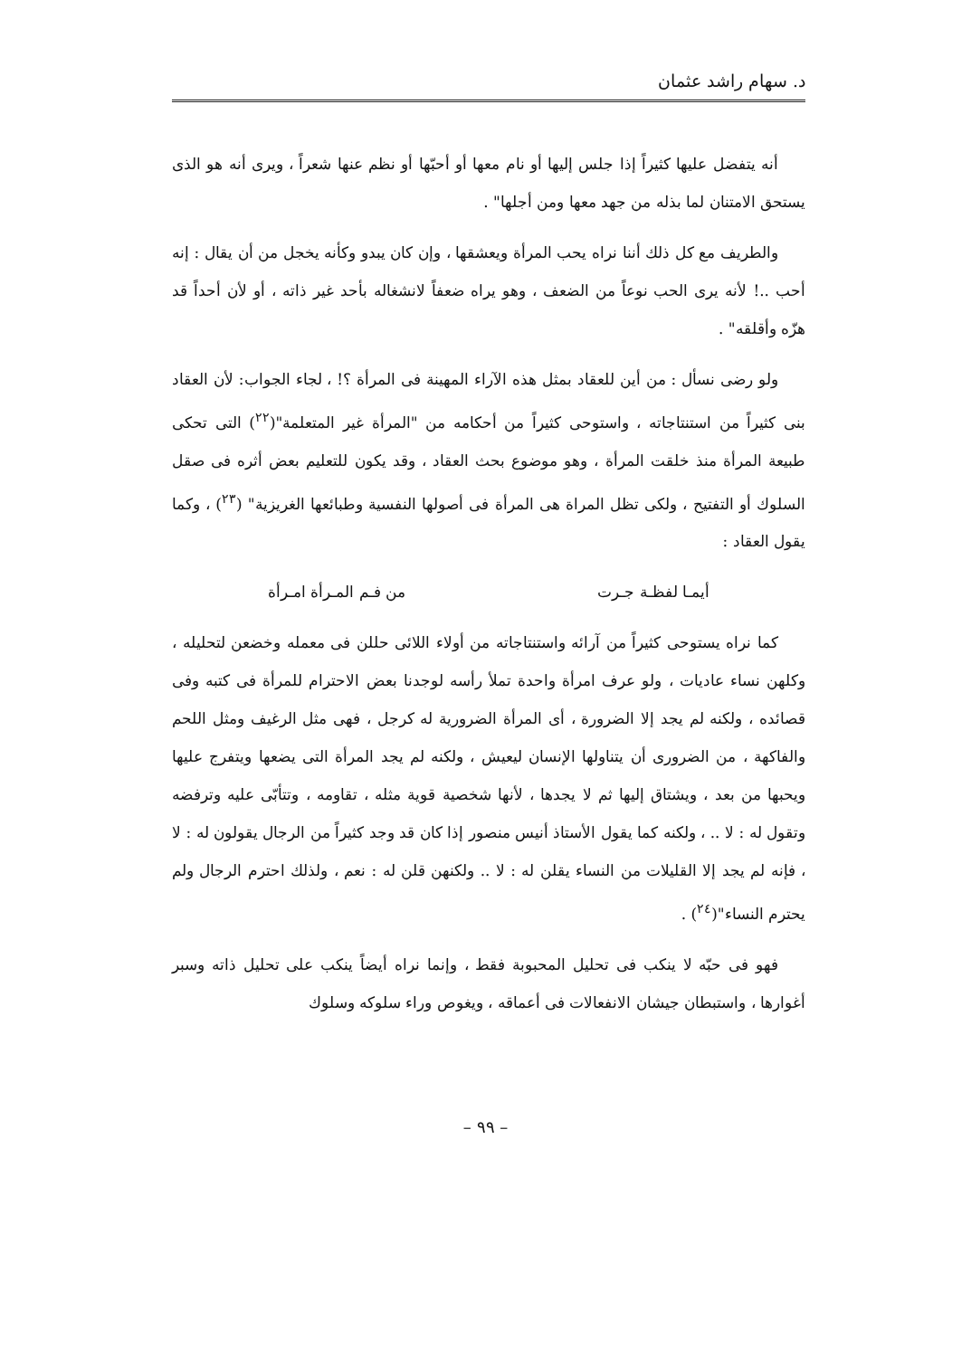د. سهام راشد عثمان
أنه يتفضل عليها كثيراً إذا جلس إليها أو نام معها أو أحبّها أو نظم عنها شعراً ، ويرى أنه هو الذى يستحق الامتنان لما بذله من جهد معها ومن أجلها" .
والطريف مع كل ذلك أننا نراه يحب المرأة ويعشقها ، وإن كان يبدو وكأنه يخجل من أن يقال : إنه أحب ..! لأنه يرى الحب نوعاً من الضعف ، وهو يراه ضعفاً لانشغاله بأحد غير ذاته ، أو لأن أحداً قد هزّه وأقلقه" .
ولو رضى نسأل : من أين للعقاد بمثل هذه الآراء المهينة فى المرأة ؟! ، لجاء الجواب: لأن العقاد بنى كثيراً من استنتاجاته ، واستوحى كثيراً من أحكامه من "المرأة غير المتعلمة"(<sup>٢٢</sup>) التى تحكى طبيعة المرأة منذ خلقت المرأة ، وهو موضوع بحث العقاد ، وقد يكون للتعليم بعض أثره فى صقل السلوك أو التفتيح ، ولكى تظل المراة هى المرأة فى أصولها النفسية وطبائعها الغريزية" (<sup>٢٣</sup>) ، وكما يقول العقاد :
أيمـا لفظـة جـرت من فـم المـرأة امـرأة
كما نراه يستوحى كثيراً من آرائه واستنتاجاته من أولاء اللائى حللن فى معمله وخضعن لتحليله ، وكلهن نساء عاديات ، ولو عرف امرأة واحدة تملأ رأسه لوجدنا بعض الاحترام للمرأة فى كتبه وفى قصائده ، ولكنه لم يجد إلا الضرورة ، أى المرأة الضرورية له كرجل ، فهى مثل الرغيف ومثل اللحم والفاكهة ، من الضرورى أن يتناولها الإنسان ليعيش ، ولكنه لم يجد المرأة التى يضعها ويتفرج عليها ويحبها من بعد ، ويشتاق إليها ثم لا يجدها ، لأنها شخصية قوية مثله ، تقاومه ، وتتأبّى عليه وترفضه وتقول له : لا .. ، ولكنه كما يقول الأستاذ أنيس منصور إذا كان قد وجد كثيراً من الرجال يقولون له : لا ، فإنه لم يجد إلا القليلات من النساء يقلن له : لا .. ولكنهن قلن له : نعم ، ولذلك احترم الرجال ولم يحترم النساء"(<sup>٢٤</sup>) .
فهو فى حبّه لا ينكب فى تحليل المحبوبة فقط ، وإنما نراه أيضاً ينكب على تحليل ذاته وسبر أغوارها ، واستبطان جيشان الانفعالات فى أعماقه ، ويغوص وراء سلوكه وسلوك
– ٩٩ –